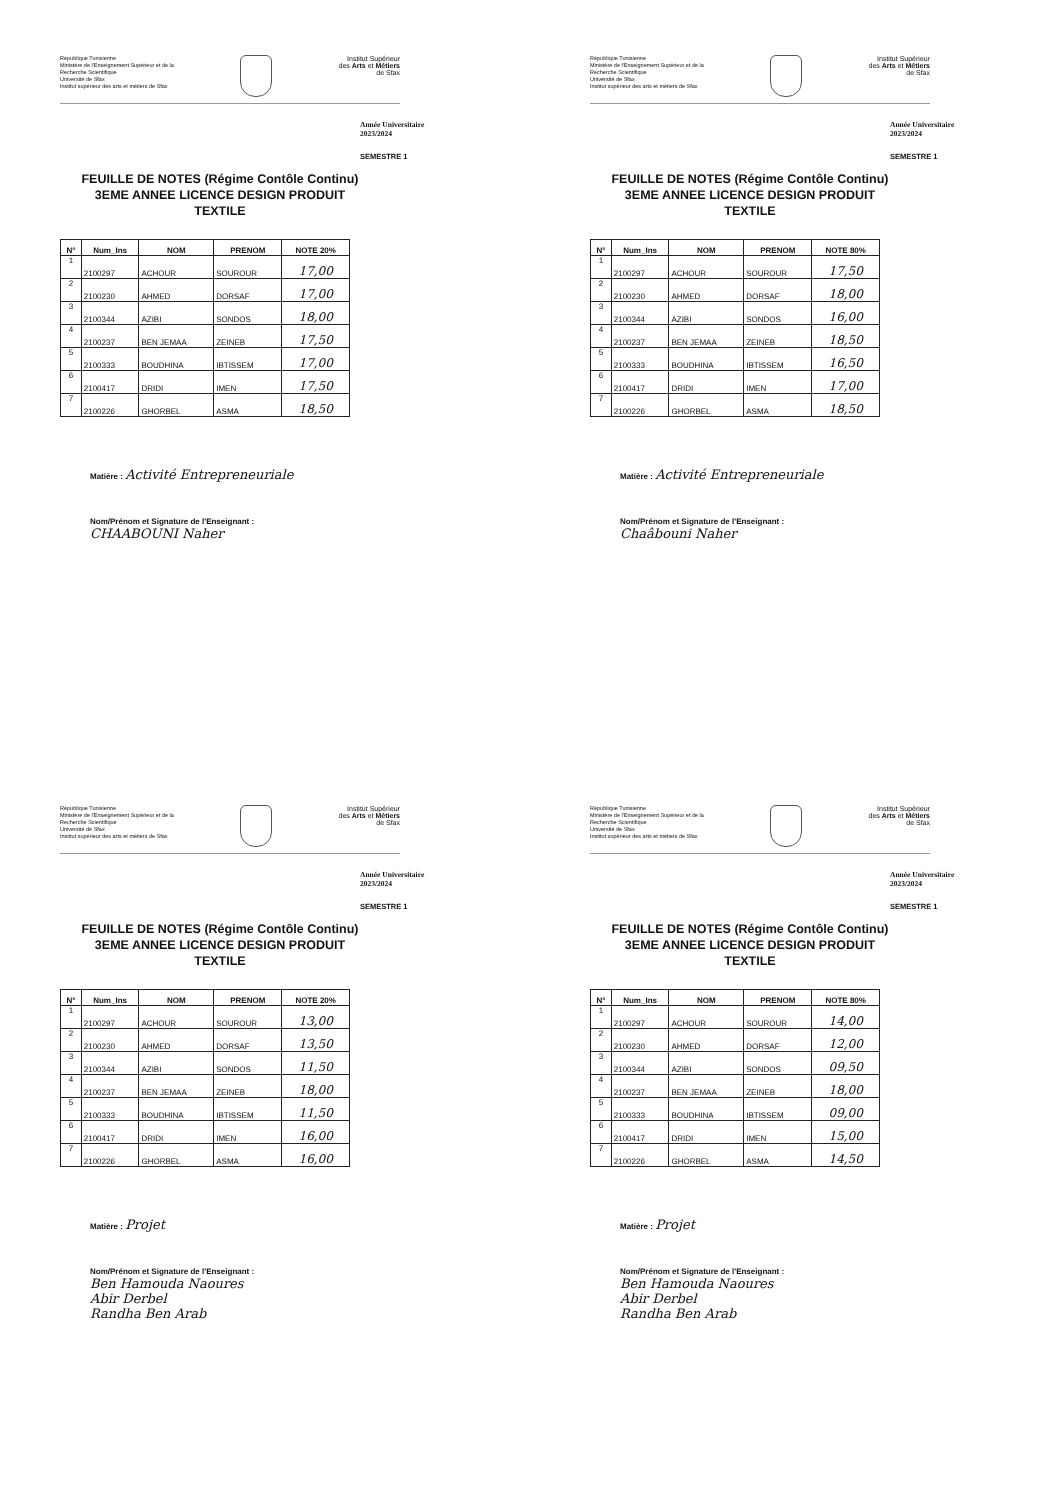République Tunisienne
Ministère de l'Enseignement Supérieur et de la
Recherche Scientifique
Université de Sfax
Institut supérieur des arts et métiers de Sfax
Institut Supérieur
des Arts et Métiers
de Sfax
Année Universitaire
2023/2024
SEMESTRE 1
FEUILLE DE NOTES (Régime Contôle Continu)
3EME ANNEE LICENCE DESIGN PRODUIT
TEXTILE
| N° | Num_Ins | NOM | PRENOM | NOTE 20% |
| --- | --- | --- | --- | --- |
| 1 | 2100297 | ACHOUR | SOUROUR | 17,00 |
| 2 | 2100230 | AHMED | DORSAF | 17,00 |
| 3 | 2100344 | AZIBI | SONDOS | 18,00 |
| 4 | 2100237 | BEN JEMAA | ZEINEB | 17,50 |
| 5 | 2100333 | BOUDHINA | IBTISSEM | 17,00 |
| 6 | 2100417 | DRIDI | IMEN | 17,50 |
| 7 | 2100226 | GHORBEL | ASMA | 18,50 |
Matière : Activité Entrepreneuriale
Nom/Prénom et Signature de l'Enseignant :
CHAABOUNI Naher
République Tunisienne
Ministère de l'Enseignement Supérieur et de la
Recherche Scientifique
Université de Sfax
Institut supérieur des arts et métiers de Sfax
Institut Supérieur
des Arts et Métiers
de Sfax
Année Universitaire
2023/2024
SEMESTRE 1
FEUILLE DE NOTES (Régime Contôle Continu)
3EME ANNEE LICENCE DESIGN PRODUIT
TEXTILE
| N° | Num_Ins | NOM | PRENOM | NOTE 80% |
| --- | --- | --- | --- | --- |
| 1 | 2100297 | ACHOUR | SOUROUR | 17,50 |
| 2 | 2100230 | AHMED | DORSAF | 18,00 |
| 3 | 2100344 | AZIBI | SONDOS | 16,00 |
| 4 | 2100237 | BEN JEMAA | ZEINEB | 18,50 |
| 5 | 2100333 | BOUDHINA | IBTISSEM | 16,50 |
| 6 | 2100417 | DRIDI | IMEN | 17,00 |
| 7 | 2100226 | GHORBEL | ASMA | 18,50 |
Matière : Activité Entrepreneuriale
Nom/Prénom et Signature de l'Enseignant :
Chaâbouni Naher
République Tunisienne
Ministère de l'Enseignement Supérieur et de la
Recherche Scientifique
Université de Sfax
Institut supérieur des arts et métiers de Sfax
Institut Supérieur
des Arts et Métiers
de Sfax
Année Universitaire
2023/2024
SEMESTRE 1
FEUILLE DE NOTES (Régime Contôle Continu)
3EME ANNEE LICENCE DESIGN PRODUIT
TEXTILE
| N° | Num_Ins | NOM | PRENOM | NOTE 20% |
| --- | --- | --- | --- | --- |
| 1 | 2100297 | ACHOUR | SOUROUR | 13,00 |
| 2 | 2100230 | AHMED | DORSAF | 13,50 |
| 3 | 2100344 | AZIBI | SONDOS | 11,50 |
| 4 | 2100237 | BEN JEMAA | ZEINEB | 18,00 |
| 5 | 2100333 | BOUDHINA | IBTISSEM | 11,50 |
| 6 | 2100417 | DRIDI | IMEN | 16,00 |
| 7 | 2100226 | GHORBEL | ASMA | 16,00 |
Matière : Projet
Nom/Prénom et Signature de l'Enseignant :
Ben Hamouda Naoures
Abir Derbel
Randha Ben Arab
République Tunisienne
Ministère de l'Enseignement Supérieur et de la
Recherche Scientifique
Université de Sfax
Institut supérieur des arts et métiers de Sfax
Institut Supérieur
des Arts et Métiers
de Sfax
Année Universitaire
2023/2024
SEMESTRE 1
FEUILLE DE NOTES (Régime Contôle Continu)
3EME ANNEE LICENCE DESIGN PRODUIT
TEXTILE
| N° | Num_Ins | NOM | PRENOM | NOTE 80% |
| --- | --- | --- | --- | --- |
| 1 | 2100297 | ACHOUR | SOUROUR | 14,00 |
| 2 | 2100230 | AHMED | DORSAF | 12,00 |
| 3 | 2100344 | AZIBI | SONDOS | 09,50 |
| 4 | 2100237 | BEN JEMAA | ZEINEB | 18,00 |
| 5 | 2100333 | BOUDHINA | IBTISSEM | 09,00 |
| 6 | 2100417 | DRIDI | IMEN | 15,00 |
| 7 | 2100226 | GHORBEL | ASMA | 14,50 |
Matière : Projet
Nom/Prénom et Signature de l'Enseignant :
Ben Hamouda Naoures
Abir Derbel
Randha Ben Arab